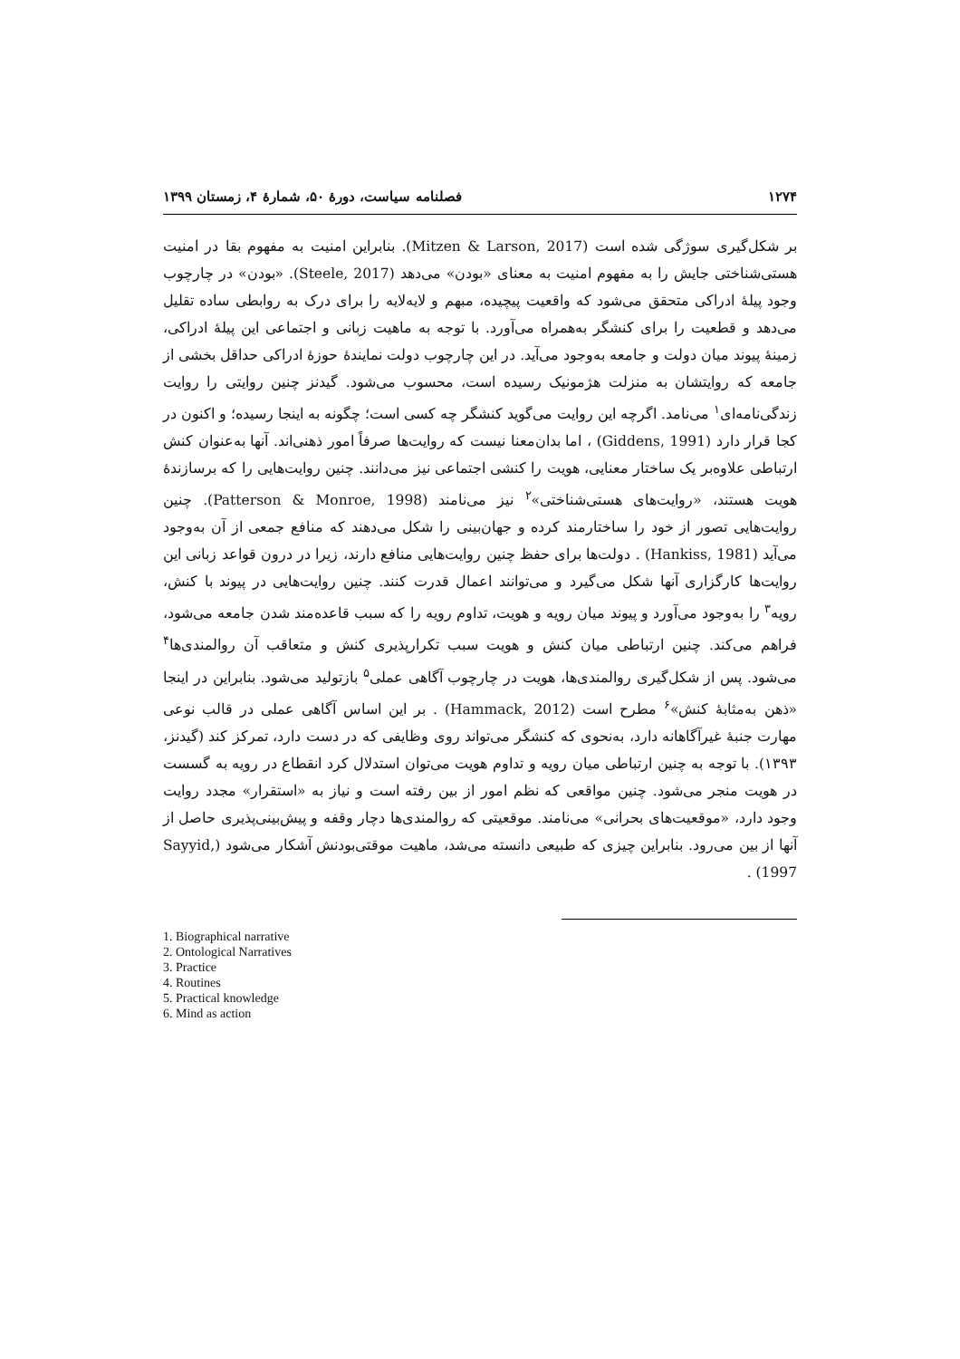۱۲۷۴ فصلنامه سیاست، دورهٔ ۵۰، شمارهٔ ۴، زمستان ۱۳۹۹
بر شکل‌گیری سوژگی شده است (Mitzen & Larson, 2017). بنابراین امنیت به مفهوم بقا در امنیت هستی‌شناختی جایش را به مفهوم امنیت به معنای «بودن» می‌دهد (Steele, 2017). «بودن» در چارچوب وجود پیلهٔ ادراکی متحقق می‌شود که واقعیت پیچیده، مبهم و لایه‌لایه را برای درک به روابطی ساده تقلیل می‌دهد و قطعیت را برای کنشگر به‌همراه می‌آورد. با توجه به ماهیت زبانی و اجتماعی این پیلهٔ ادراکی، زمینهٔ پیوند میان دولت و جامعه به‌وجود می‌آید. در این چارچوب دولت نمایندهٔ حوزهٔ ادراکی حداقل بخشی از جامعه که روایتشان به منزلت هژمونیک رسیده است، محسوب می‌شود. گیدنز چنین روایتی را روایت زندگی‌نامه‌ای<sup>۱</sup> می‌نامد. اگرچه این روایت می‌گوید کنشگر چه کسی است؛ چگونه به اینجا رسیده؛ و اکنون در کجا قرار دارد (Giddens, 1991) ، اما بدان‌معنا نیست که روایت‌ها صرفاً امور ذهنی‌اند. آنها به‌عنوان کنش ارتباطی علاوه‌بر یک ساختار معنایی، هویت را کنشی اجتماعی نیز می‌دانند. چنین روایت‌هایی را که برسازندهٔ هویت هستند، «روایت‌های هستی‌شناختی»<sup>۲</sup> نیز می‌نامند (Patterson & Monroe, 1998). چنین روایت‌هایی تصور از خود را ساختارمند کرده و جهان‌بینی را شکل می‌دهند که منافع جمعی از آن به‌وجود می‌آید (Hankiss, 1981) . دولت‌ها برای حفظ چنین روایت‌هایی منافع دارند، زیرا در درون قواعد زبانی این روایت‌ها کارگزاری آنها شکل می‌گیرد و می‌توانند اعمال قدرت کنند. چنین روایت‌هایی در پیوند با کنش، رویه<sup>۳</sup> را به‌وجود می‌آورد و پیوند میان رویه و هویت، تداوم رویه را که سبب قاعده‌مند شدن جامعه می‌شود، فراهم می‌کند. چنین ارتباطی میان کنش و هویت سبب تکرارپذیری کنش و متعاقب آن روالمندی‌ها<sup>۴</sup> می‌شود. پس از شکل‌گیری روالمندی‌ها، هویت در چارچوب آگاهی عملی<sup>۵</sup> بازتولید می‌شود. بنابراین در اینجا «ذهن به‌مثابهٔ کنش»<sup>۶</sup> مطرح است (Hammack, 2012) . بر این اساس آگاهی عملی در قالب نوعی مهارت جنبهٔ غیرآگاهانه دارد، به‌نحوی که کنشگر می‌تواند روی وظایفی که در دست دارد، تمرکز کند (گیدنز، ۱۳۹۳). با توجه به چنین ارتباطی میان رویه و تداوم هویت می‌توان استدلال کرد انقطاع در رویه به گسست در هویت منجر می‌شود. چنین مواقعی که نظم امور از بین رفته است و نیاز به «استقرار» مجدد روایت وجود دارد، «موقعیت‌های بحرانی» می‌نامند. موقعیتی که روالمندی‌ها دچار وقفه و پیش‌بینی‌پذیری حاصل از آنها از بین می‌رود. بنابراین چیزی که طبیعی دانسته می‌شد، ماهیت موقتی‌بودنش آشکار می‌شود (Sayyid, 1997) .
1. Biographical narrative
2. Ontological Narratives
3. Practice
4. Routines
5. Practical knowledge
6. Mind as action